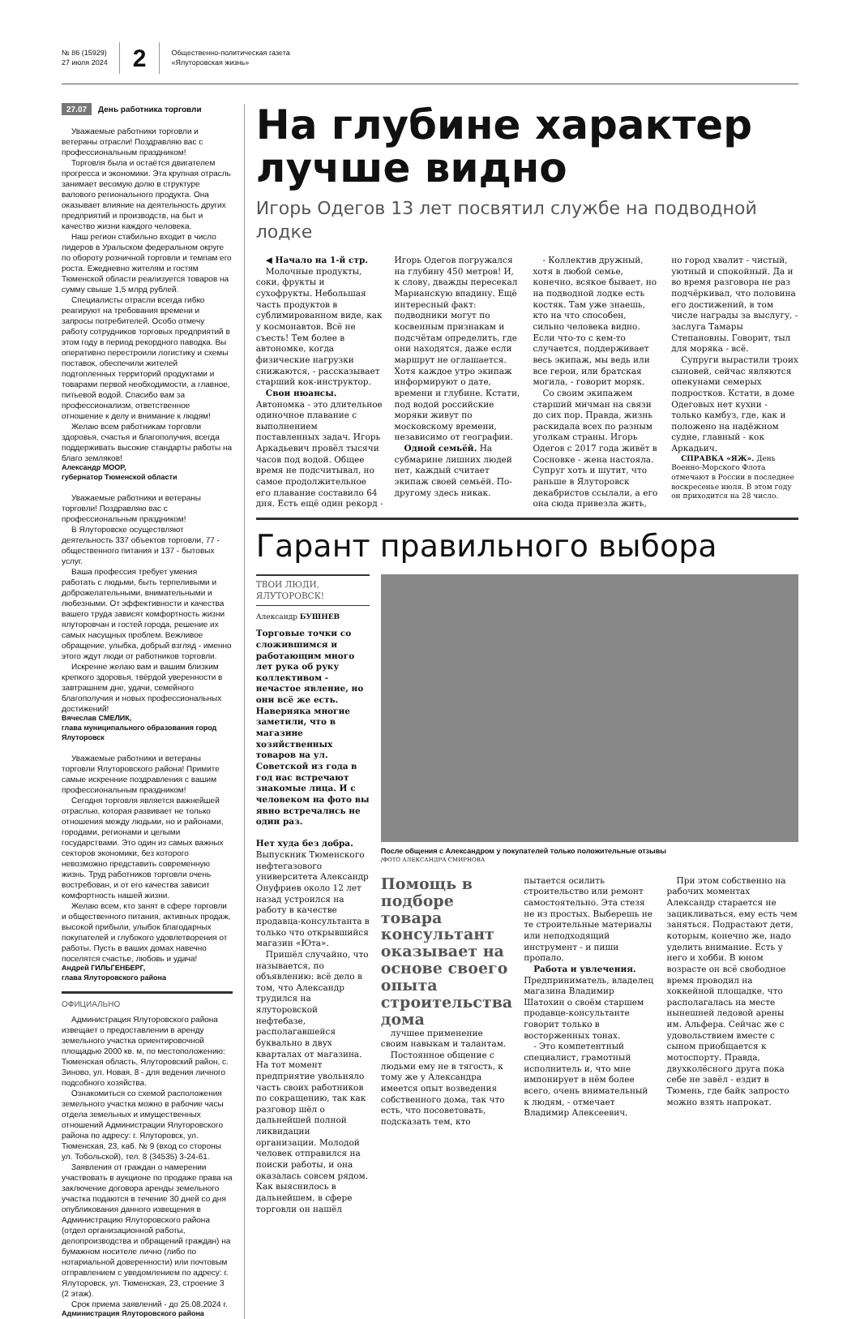№ 86 (15929)
27 июля 2024
2
Общественно-политическая газета
«Ялуторовская жизнь»
27.07 День работника торговли
Уважаемые работники торговли и ветераны отрасли! Поздравляю вас с профессиональным праздником!
Торговля была и остаётся двигателем прогресса и экономики. Эта крупная отрасль занимает весомую долю в структуре валового регионального продукта. Она оказывает влияние на деятельность других предприятий и производств, на быт и качество жизни каждого человека.
Наш регион стабильно входит в число лидеров в Уральском федеральном округе по обороту розничной торговли и темпам его роста. Ежедневно жителям и гостям Тюменской области реализуется товаров на сумму свыше 1,5 млрд рублей.
Специалисты отрасли всегда гибко реагируют на требования времени и запросы потребителей. Особо отмечу работу сотрудников торговых предприятий в этом году в период рекордного паводка. Вы оперативно перестроили логистику и схемы поставок, обеспечили жителей подтопленных территорий продуктами и товарами первой необходимости, а главное, питьевой водой. Спасибо вам за профессионализм, ответственное отношение к делу и внимание к людям!
Желаю всем работникам торговли здоровья, счастья и благополучия, всегда поддерживать высокие стандарты работы на благо земляков!
Александр МООР,
губернатор Тюменской области
Уважаемые работники и ветераны торговли! Поздравляю вас с профессиональным праздником!
В Ялуторовске осуществляют деятельность 337 объектов торговли, 77 - общественного питания и 137 - бытовых услуг.
Ваша профессия требует умения работать с людьми, быть терпеливыми и доброжелательными, внимательными и любезными. От эффективности и качества вашего труда зависят комфортность жизни ялуторовчан и гостей города, решение их самых насущных проблем. Вежливое обращение, улыбка, добрый взгляд - именно этого ждут люди от работников торговли.
Искренне желаю вам и вашим близким крепкого здоровья, твёрдой уверенности в завтрашнем дне, удачи, семейного благополучия и новых профессиональных достижений!
Вячеслав СМЕЛИК,
глава муниципального образования город Ялуторовск
Уважаемые работники и ветераны торговли Ялуторовского района! Примите самые искренние поздравления с вашим профессиональным праздником!
Сегодня торговля является важнейшей отраслью, которая развивает не только отношения между людьми, но и районами, городами, регионами и целыми государствами. Это один из самых важных секторов экономики, без которого невозможно представить современную жизнь. Труд работников торговли очень востребован, и от его качества зависит комфортность нашей жизни.
Желаю всем, кто занят в сфере торговли и общественного питания, активных продаж, высокой прибыли, улыбок благодарных покупателей и глубокого удовлетворения от работы. Пусть в ваших домах навечно поселятся счастье, любовь и удача!
Андрей ГИЛЬГЕНБЕРГ,
глава Ялуторовского района
ОФИЦИАЛЬНО
Администрация Ялуторовского района извещает о предоставлении в аренду земельного участка ориентировочной площадью 2000 кв. м, по местоположению: Тюменская область, Ялуторовский район, с. Зиново, ул. Новая, 8 - для ведения личного подсобного хозяйства.
Ознакомиться со схемой расположения земельного участка можно в рабочие часы отдела земельных и имущественных отношений Администрации Ялуторовского района по адресу: г. Ялуторовск, ул. Тюменская, 23, каб. № 9 (вход со стороны ул. Тобольской), тел. 8 (34535) 3-24-61.
Заявления от граждан о намерении участвовать в аукционе по продаже права на заключение договора аренды земельного участка подаются в течение 30 дней со дня опубликования данного извещения в Администрацию Ялуторовского района (отдел организационной работы, делопроизводства и обращений граждан) на бумажном носителе лично (либо по нотариальной доверенности) или почтовым отправлением с уведомлением по адресу: г. Ялуторовск, ул. Тюменская, 23, строение 3 (2 этаж).
Срок приема заявлений - до 25.08.2024 г.
Администрация Ялуторовского района
На глубине характер лучше видно
Игорь Одегов 13 лет посвятил службе на подводной лодке
◀ Начало на 1-й стр.
Молочные продукты, соки, фрукты и сухофрукты. Небольшая часть продуктов в сублимированном виде, как у космонавтов. Всё не съесть! Тем более в автономке, когда физические нагрузки снижаются, - рассказывает старший кок-инструктор.
Свои нюансы. Автономка - это длительное одиночное плавание с выполнением поставленных задач. Игорь Аркадьевич провёл тысячи часов под водой. Общее время не подсчитывал, но самое продолжительное его плавание составило 64 дня. Есть ещё один рекорд - Игорь Одегов погружался на глубину 450 метров! И, к слову, дважды пересекал Марианскую впадину. Ещё интересный факт: подводники могут по косвенным признакам и подсчётам определить, где они находятся, даже если маршрут не оглашается. Хотя каждое утро экипаж информируют о дате, времени и глубине. Кстати, под водой российские моряки живут по московскому времени, независимо от географии.
Одной семьёй. На субмарине лишних людей нет, каждый считает экипаж своей семьёй. По-другому здесь никак.
- Коллектив дружный, хотя в любой семье, конечно, всякое бывает, но на подводной лодке есть костяк. Там уже знаешь, кто на что способен, сильно человека видно. Если что-то с кем-то случается, поддерживает весь экипаж, мы ведь или все герои, или братская могила, - говорит моряк.
Со своим экипажем старший мичман на связи до сих пор. Правда, жизнь раскидала всех по разным уголкам страны. Игорь Одегов с 2017 года живёт в Сосновке - жена настояла. Супруг хоть и шутит, что раньше в Ялуторовск декабристов ссылали, а его она сюда привезла жить, но город хвалит - чистый, уютный и спокойный. Да и во время разговора не раз подчёркивал, что половина его достижений, в том числе награды за выслугу, - заслуга Тамары Степановны. Говорит, тыл для моряка - всё.
Супруги вырастили троих сыновей, сейчас являются опекунами семерых подростков. Кстати, в доме Одеговых нет кухни - только камбуз, где, как и положено на надёжном судне, главный - кок Аркадьич.
СПРАВКА «ЯЖ». День Военно-Морского Флота отмечают в России в последнее воскресенье июля. В этом году он приходится на 28 число.
Гарант правильного выбора
ТВОИ ЛЮДИ,
ЯЛУТОРОВСК!
Александр БУШНЕВ
Торговые точки со сложившимся и работающим много лет рука об руку коллективом - нечастое явление, но они всё же есть. Наверняка многие заметили, что в магазине хозяйственных товаров на ул. Советской из года в год нас встречают знакомые лица. И с человеком на фото вы явно встречались не один раз.
Нет худа без добра. Выпускник Тюменского нефтегазового университета Александр Онуфриев около 12 лет назад устроился на работу в качестве продавца-консультанта в только что открывшийся магазин «Юта».
Пришёл случайно, что называется, по объявлению: всё дело в том, что Александр трудился на ялуторовской нефтебазе, располагавшейся буквально в двух кварталах от магазина. На тот момент предприятие увольняло часть своих работников по сокращению, так как разговор шёл о дальнейшей полной ликвидации организации. Молодой человек отправился на поиски работы, и она оказалась совсем рядом. Как выяснилось в дальнейшем, в сфере торговли он нашёл
После общения с Александром у покупателей только положительные отзывы
/ФОТО АЛЕКСАНДРА СМИРНОВА
Помощь в подборе товара консультант оказывает на основе своего опыта строительства дома
лучшее применение своим навыкам и талантам.
Постоянное общение с людьми ему не в тягость, к тому же у Александра имеется опыт возведения собственного дома, так что есть, что посоветовать, подсказать тем, кто пытается осилить строительство или ремонт самостоятельно. Эта стезя не из простых. Выберешь не те строительные материалы или неподходящий инструмент - и пиши пропало.
Работа и увлечения. Предприниматель, владелец магазина Владимир Шатохин о своём старшем продавце-консультанте говорит только в восторженных тонах.
- Это компетентный специалист, грамотный исполнитель и, что мне импонирует в нём более всего, очень внимательный к людям, - отмечает Владимир Алексеевич.
При этом собственно на рабочих моментах Александр старается не зацикливаться, ему есть чем заняться. Подрастают дети, которым, конечно же, надо уделить внимание. Есть у него и хобби. В юном возрасте он всё свободное время проводил на хоккейной площадке, что располагалась на месте нынешней ледовой арены им. Альфера. Сейчас же с удовольствием вместе с сыном приобщается к мотоспорту. Правда, двухколёсного друга пока себе не завёл - ездит в Тюмень, где байк запросто можно взять напрокат.